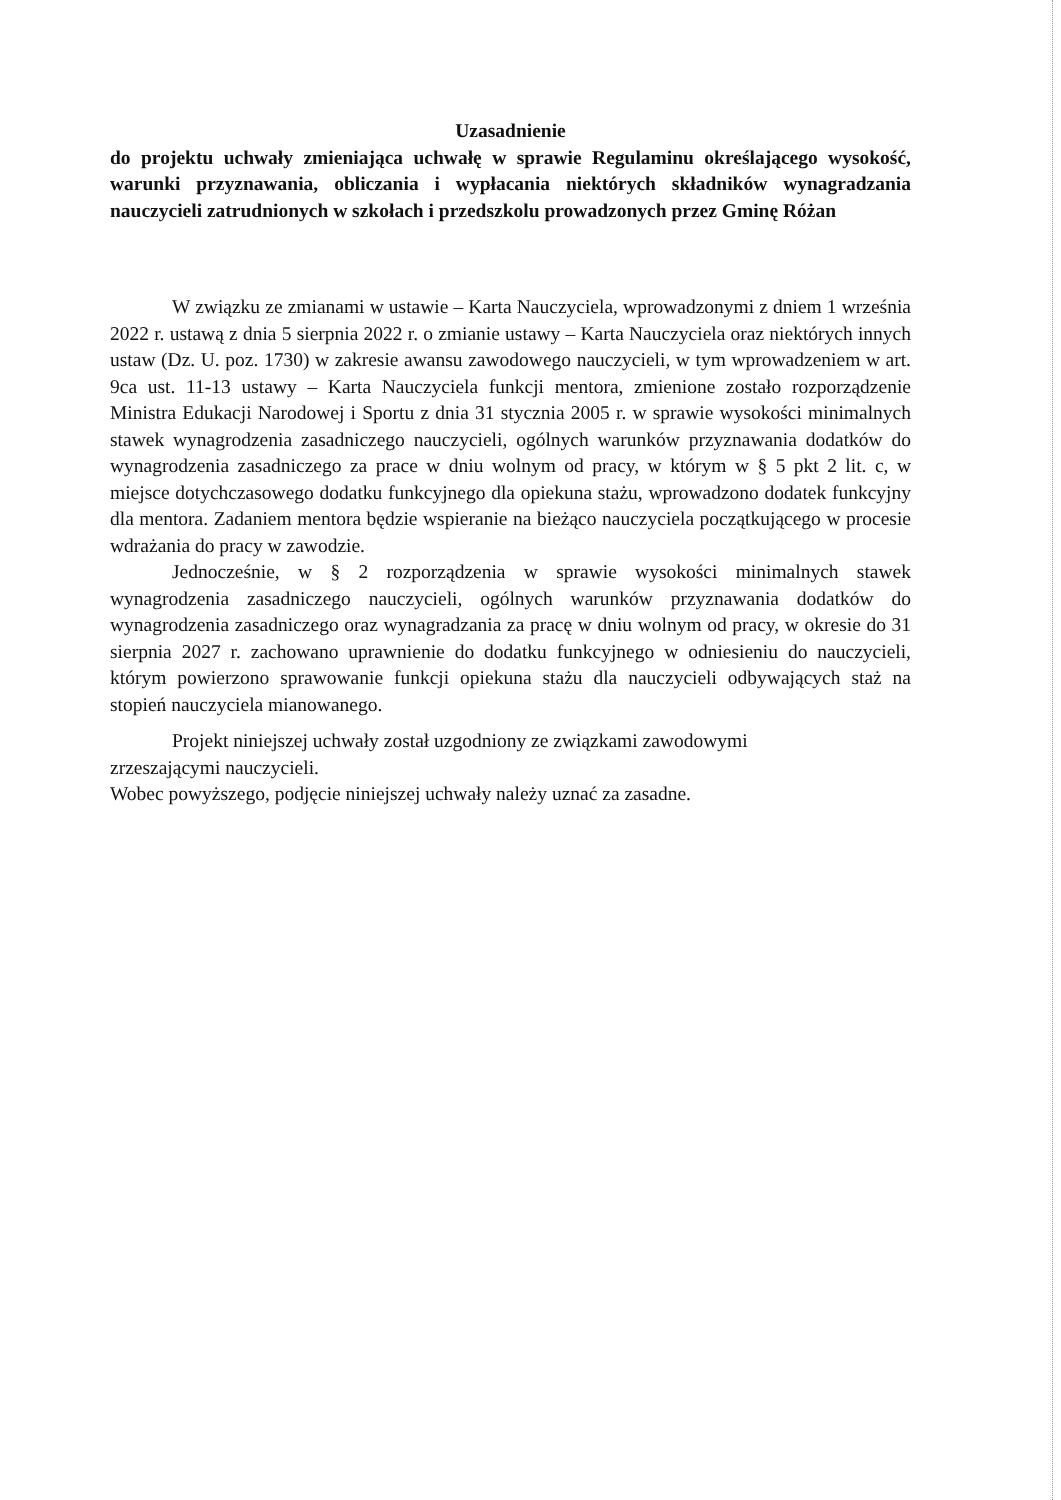Uzasadnienie
do projektu uchwały zmieniająca uchwałę w sprawie Regulaminu określającego wysokość, warunki przyznawania, obliczania i wypłacania niektórych składników wynagradzania nauczycieli zatrudnionych w szkołach i przedszkolu prowadzonych przez Gminę Różan
W związku ze zmianami w ustawie – Karta Nauczyciela, wprowadzonymi z dniem 1 września 2022 r. ustawą z dnia 5 sierpnia 2022 r. o zmianie ustawy – Karta Nauczyciela oraz niektórych innych ustaw (Dz. U. poz. 1730) w zakresie awansu zawodowego nauczycieli, w tym wprowadzeniem w art. 9ca ust. 11-13 ustawy – Karta Nauczyciela funkcji mentora, zmienione zostało rozporządzenie Ministra Edukacji Narodowej i Sportu z dnia 31 stycznia 2005 r. w sprawie wysokości minimalnych stawek wynagrodzenia zasadniczego nauczycieli, ogólnych warunków przyznawania dodatków do wynagrodzenia zasadniczego za prace w dniu wolnym od pracy, w którym w § 5 pkt 2 lit. c, w miejsce dotychczasowego dodatku funkcyjnego dla opiekuna stażu, wprowadzono dodatek funkcyjny dla mentora. Zadaniem mentora będzie wspieranie na bieżąco nauczyciela początkującego w procesie wdrażania do pracy w zawodzie.
Jednocześnie, w § 2 rozporządzenia w sprawie wysokości minimalnych stawek wynagrodzenia zasadniczego nauczycieli, ogólnych warunków przyznawania dodatków do wynagrodzenia zasadniczego oraz wynagradzania za pracę w dniu wolnym od pracy, w okresie do 31 sierpnia 2027 r. zachowano uprawnienie do dodatku funkcyjnego w odniesieniu do nauczycieli, którym powierzono sprawowanie funkcji opiekuna stażu dla nauczycieli odbywających staż na stopień nauczyciela mianowanego.
Projekt niniejszej uchwały został uzgodniony ze związkami zawodowymi
zrzeszającymi nauczycieli.
Wobec powyższego, podjęcie niniejszej uchwały należy uznać za zasadne.